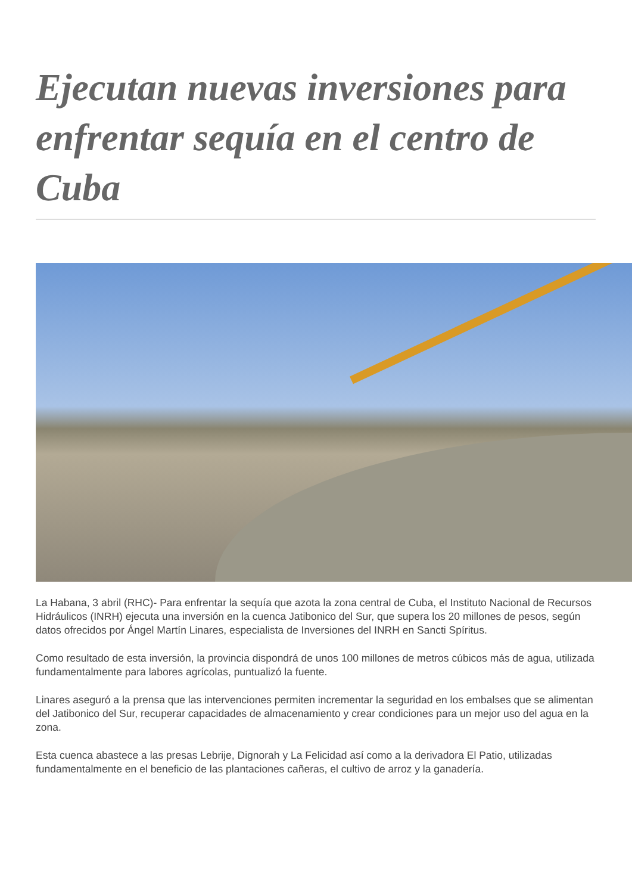Ejecutan nuevas inversiones para enfrentar sequía en el centro de Cuba
La Habana, 3 abril (RHC)- Para enfrentar la sequía que azota la zona central de Cuba, el Instituto Nacional de Recursos Hidráulicos (INRH) ejecuta una inversión en la cuenca Jatibonico del Sur, que supera los 20 millones de pesos, según datos ofrecidos por Ángel Martín Linares, especialista de Inversiones del INRH en Sancti Spíritus.
Como resultado de esta inversión, la provincia dispondrá de unos 100 millones de metros cúbicos más de agua, utilizada fundamentalmente para labores agrícolas, puntualizó la fuente.
Linares aseguró a la prensa que las intervenciones permiten incrementar la seguridad en los embalses que se alimentan del Jatibonico del Sur, recuperar capacidades de almacenamiento y crear condiciones para un mejor uso del agua en la zona.
Esta cuenca abastece a las presas Lebrije, Dignorah y La Felicidad así como a la derivadora El Patio, utilizadas fundamentalmente en el beneficio de las plantaciones cañeras, el cultivo de arroz y la ganadería.